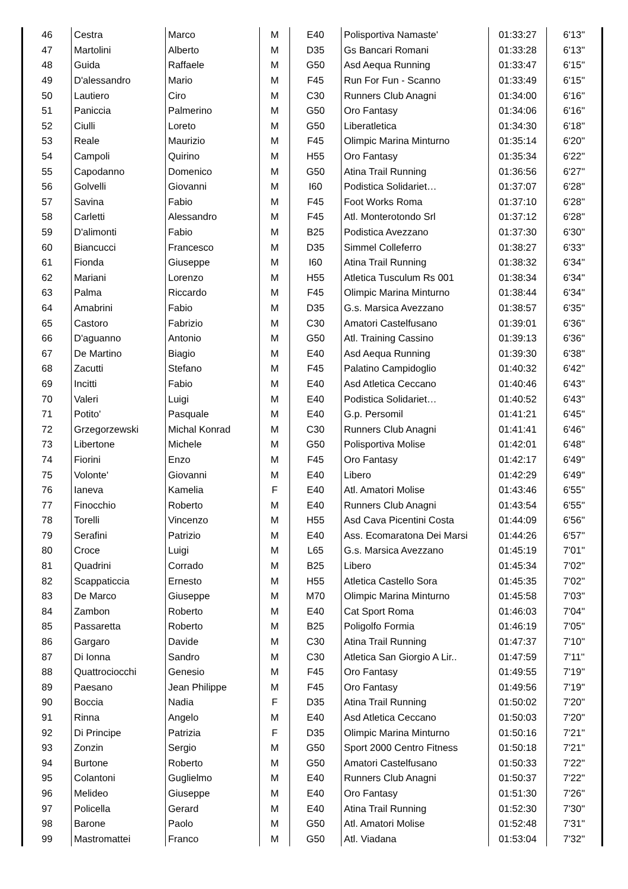| 46 | Cestra | Marco | M | E40 | Polisportiva Namaste' | 01:33:27 | 6'13'' |
| 47 | Martolini | Alberto | M | D35 | Gs Bancari Romani | 01:33:28 | 6'13'' |
| 48 | Guida | Raffaele | M | G50 | Asd Aequa Running | 01:33:47 | 6'15'' |
| 49 | D'alessandro | Mario | M | F45 | Run For Fun - Scanno | 01:33:49 | 6'15'' |
| 50 | Lautiero | Ciro | M | C30 | Runners Club Anagni | 01:34:00 | 6'16'' |
| 51 | Paniccia | Palmerino | M | G50 | Oro Fantasy | 01:34:06 | 6'16'' |
| 52 | Ciulli | Loreto | M | G50 | Liberatletica | 01:34:30 | 6'18'' |
| 53 | Reale | Maurizio | M | F45 | Olimpic Marina Minturno | 01:35:14 | 6'20'' |
| 54 | Campoli | Quirino | M | H55 | Oro Fantasy | 01:35:34 | 6'22'' |
| 55 | Capodanno | Domenico | M | G50 | Atina Trail Running | 01:36:56 | 6'27'' |
| 56 | Golvelli | Giovanni | M | I60 | Podistica Solidariet… | 01:37:07 | 6'28'' |
| 57 | Savina | Fabio | M | F45 | Foot Works Roma | 01:37:10 | 6'28'' |
| 58 | Carletti | Alessandro | M | F45 | Atl. Monterotondo Srl | 01:37:12 | 6'28'' |
| 59 | D'alimonti | Fabio | M | B25 | Podistica Avezzano | 01:37:30 | 6'30'' |
| 60 | Biancucci | Francesco | M | D35 | Simmel Colleferro | 01:38:27 | 6'33'' |
| 61 | Fionda | Giuseppe | M | I60 | Atina Trail Running | 01:38:32 | 6'34'' |
| 62 | Mariani | Lorenzo | M | H55 | Atletica Tusculum Rs 001 | 01:38:34 | 6'34'' |
| 63 | Palma | Riccardo | M | F45 | Olimpic Marina Minturno | 01:38:44 | 6'34'' |
| 64 | Amabrini | Fabio | M | D35 | G.s. Marsica Avezzano | 01:38:57 | 6'35'' |
| 65 | Castoro | Fabrizio | M | C30 | Amatori Castelfusano | 01:39:01 | 6'36'' |
| 66 | D'aguanno | Antonio | M | G50 | Atl. Training Cassino | 01:39:13 | 6'36'' |
| 67 | De Martino | Biagio | M | E40 | Asd Aequa Running | 01:39:30 | 6'38'' |
| 68 | Zacutti | Stefano | M | F45 | Palatino Campidoglio | 01:40:32 | 6'42'' |
| 69 | Incitti | Fabio | M | E40 | Asd Atletica Ceccano | 01:40:46 | 6'43'' |
| 70 | Valeri | Luigi | M | E40 | Podistica Solidariet… | 01:40:52 | 6'43'' |
| 71 | Potito' | Pasquale | M | E40 | G.p. Persomil | 01:41:21 | 6'45'' |
| 72 | Grzegorzewski | Michal Konrad | M | C30 | Runners Club Anagni | 01:41:41 | 6'46'' |
| 73 | Libertone | Michele | M | G50 | Polisportiva Molise | 01:42:01 | 6'48'' |
| 74 | Fiorini | Enzo | M | F45 | Oro Fantasy | 01:42:17 | 6'49'' |
| 75 | Volonte' | Giovanni | M | E40 | Libero | 01:42:29 | 6'49'' |
| 76 | Ianeva | Kamelia | F | E40 | Atl. Amatori Molise | 01:43:46 | 6'55'' |
| 77 | Finocchio | Roberto | M | E40 | Runners Club Anagni | 01:43:54 | 6'55'' |
| 78 | Torelli | Vincenzo | M | H55 | Asd Cava Picentini Costa | 01:44:09 | 6'56'' |
| 79 | Serafini | Patrizio | M | E40 | Ass. Ecomaratona Dei Marsi | 01:44:26 | 6'57'' |
| 80 | Croce | Luigi | M | L65 | G.s. Marsica Avezzano | 01:45:19 | 7'01'' |
| 81 | Quadrini | Corrado | M | B25 | Libero | 01:45:34 | 7'02'' |
| 82 | Scappaticcia | Ernesto | M | H55 | Atletica Castello Sora | 01:45:35 | 7'02'' |
| 83 | De Marco | Giuseppe | M | M70 | Olimpic Marina Minturno | 01:45:58 | 7'03'' |
| 84 | Zambon | Roberto | M | E40 | Cat Sport Roma | 01:46:03 | 7'04'' |
| 85 | Passaretta | Roberto | M | B25 | Poligolfo Formia | 01:46:19 | 7'05'' |
| 86 | Gargaro | Davide | M | C30 | Atina Trail Running | 01:47:37 | 7'10'' |
| 87 | Di Ionna | Sandro | M | C30 | Atletica San Giorgio A Lir.. | 01:47:59 | 7'11'' |
| 88 | Quattrociocchi | Genesio | M | F45 | Oro Fantasy | 01:49:55 | 7'19'' |
| 89 | Paesano | Jean Philippe | M | F45 | Oro Fantasy | 01:49:56 | 7'19'' |
| 90 | Boccia | Nadia | F | D35 | Atina Trail Running | 01:50:02 | 7'20'' |
| 91 | Rinna | Angelo | M | E40 | Asd Atletica Ceccano | 01:50:03 | 7'20'' |
| 92 | Di Principe | Patrizia | F | D35 | Olimpic Marina Minturno | 01:50:16 | 7'21'' |
| 93 | Zonzin | Sergio | M | G50 | Sport 2000 Centro Fitness | 01:50:18 | 7'21'' |
| 94 | Burtone | Roberto | M | G50 | Amatori Castelfusano | 01:50:33 | 7'22'' |
| 95 | Colantoni | Guglielmo | M | E40 | Runners Club Anagni | 01:50:37 | 7'22'' |
| 96 | Melideo | Giuseppe | M | E40 | Oro Fantasy | 01:51:30 | 7'26'' |
| 97 | Policella | Gerard | M | E40 | Atina Trail Running | 01:52:30 | 7'30'' |
| 98 | Barone | Paolo | M | G50 | Atl. Amatori Molise | 01:52:48 | 7'31'' |
| 99 | Mastromattei | Franco | M | G50 | Atl. Viadana | 01:53:04 | 7'32'' |